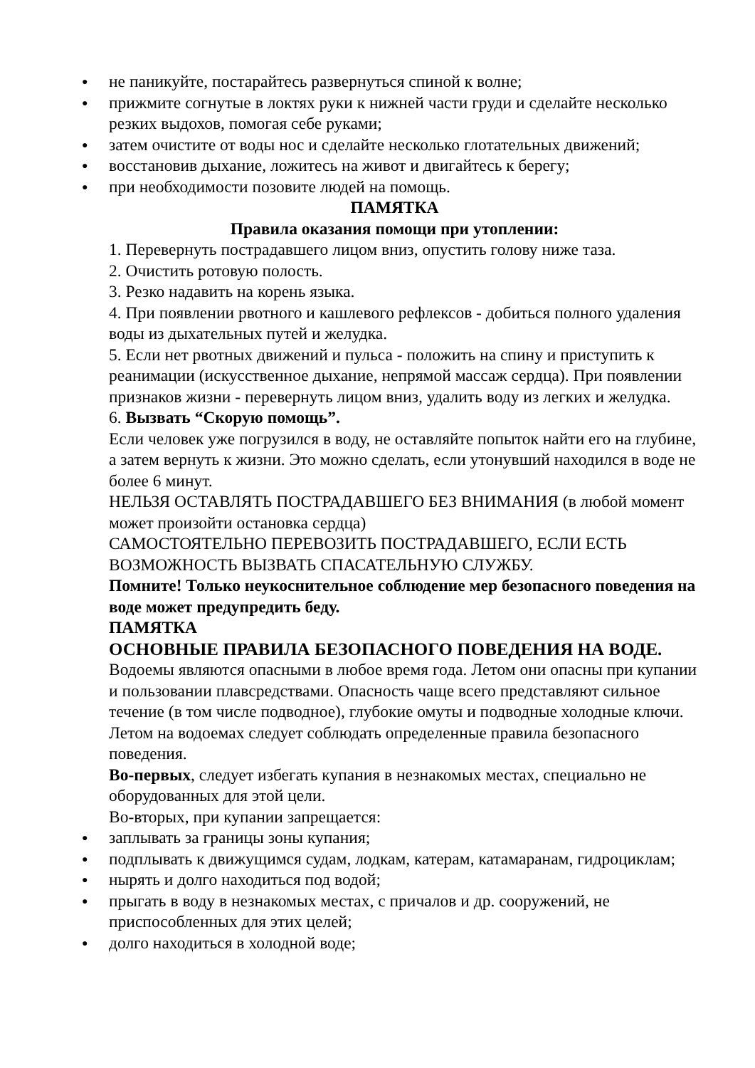● не паникуйте, постарайтесь развернуться спиной к волне;
● прижмите согнутые в локтях руки к нижней части груди и сделайте несколько резких выдохов, помогая себе руками;
● затем очистите от воды нос и сделайте несколько глотательных движений;
● восстановив дыхание, ложитесь на живот и двигайтесь к берегу;
● при необходимости позовите людей на помощь.
ПАМЯТКА
Правила оказания помощи при утоплении:
1. Перевернуть пострадавшего лицом вниз, опустить голову ниже таза.
2. Очистить ротовую полость.
3. Резко надавить на корень языка.
4. При появлении рвотного и кашлевого рефлексов - добиться полного удаления воды из дыхательных путей и желудка.
5. Если нет рвотных движений и пульса - положить на спину и приступить к реанимации (искусственное дыхание, непрямой массаж сердца). При появлении признаков жизни - перевернуть лицом вниз, удалить воду из легких и желудка.
6. Вызвать “Скорую помощь”.
Если человек уже погрузился в воду, не оставляйте попыток найти его на глубине, а затем вернуть к жизни. Это можно сделать, если утонувший находился в воде не более 6 минут.
НЕЛЬЗЯ ОСТАВЛЯТЬ ПОСТРАДАВШЕГО БЕЗ ВНИМАНИЯ (в любой момент может произойти остановка сердца)
САМОСТОЯТЕЛЬНО ПЕРЕВОЗИТЬ ПОСТРАДАВШЕГО, ЕСЛИ ЕСТЬ ВОЗМОЖНОСТЬ ВЫЗВАТЬ СПАСАТЕЛЬНУЮ СЛУЖБУ.
Помните! Только неукоснительное соблюдение мер безопасного поведения на воде может предупредить беду.
ПАМЯТКА
ОСНОВНЫЕ ПРАВИЛА БЕЗОПАСНОГО ПОВЕДЕНИЯ НА ВОДЕ.
Водоемы являются опасными в любое время года. Летом они опасны при купании и пользовании плавсредствами. Опасность чаще всего представляют сильное течение (в том числе подводное), глубокие омуты и подводные холодные ключи.
Летом на водоемах следует соблюдать определенные правила безопасного поведения.
Во-первых, следует избегать купания в незнакомых местах, специально не оборудованных для этой цели.
Во-вторых, при купании запрещается:
● заплывать за границы зоны купания;
● подплывать к движущимся судам, лодкам, катерам, катамаранам, гидроциклам;
● нырять и долго находиться под водой;
● прыгать в воду в незнакомых местах, с причалов и др. сооружений, не приспособленных для этих целей;
● долго находиться в холодной воде;